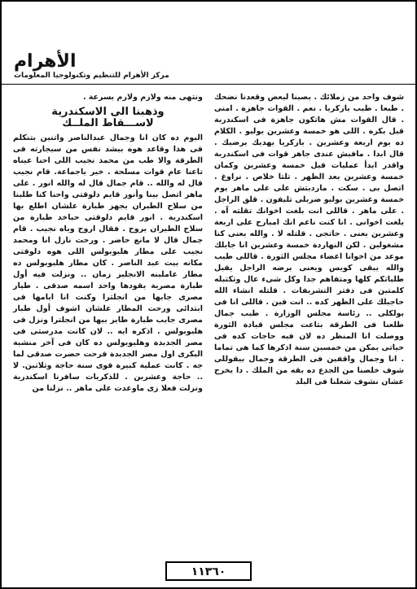الأهرام
مركز الأهرام للتنظيم وتكنولوجيا المعلومات
شوف واحد من زملائك . بصينا لبعض وقعدنا نضحك . طبعا . طيب يازكريا . نعم . القوات جاهزة . امنى . قال القوات مش هاتكون جاهزة فى اسكندرية قبل بكره . اللى هو خمسة وعشرين يوليو . الكلام ده يوم اربعة وعشرين . يازكريا يهديك يرضيك . قال ابدا . مافيش عندى جاهز قوات فى اسكندرية واقدر ابدأ عمليات قبل خمسة وعشرين وكمان خمسة وعشرين بعد الظهر . تلتا خلاص . نراوغ . اتصل بى . سكت . ماردبتش على على ماهر يوم خمسة وعشرين يوليو ضربلى تليفون . قلق الراجل . على ماهر . قاللى انت بلغت اخوانك تقلته آه . بلغت اخوانى . انا كنت ناعم انك امبارح على اربعة وعشرين يعنى . حاتجى . قلتله لا . والله يعنى كنا مشغولين . لكن النهاردة خمسة وعشرين انا جايلك موعد من اخوانا اعضاء مجلس الثورة . قاللى طيب والله يبقى كويس ويعنى برضه الراجل يقبل طلباتكم كلها ومتفاهم جدا وكل شىء عال وتكتبله كلمتين فى دفتر التشريفات . قلتله انشاء الله حاجيلك على الظهر كده .. انت فين . قاللى انا فى بولكلى .. رئاسة مجلس الوزارة . طيب جمال طلعنا فى الطرقة بتاعت مجلس قيادة الثورة ووصلت انا المنظر ده لان فيه حاجات كده فى حياتى يمكن من خمسين سنة اذكرها كما هى تماما . انا وجمال واقفين فى الطرقة وجمال بيقوللى شوف خلصنا من الجدع ده بقه من الملك . دا يخرج عشان نشوف شغلنا فى البلد
ونتهى منه ولازم ولازم بسرعة .
وذهبنا الى الاسكندرية
لاســـقاط الملــك
اليوم ده كان انا وجمال عبدالناصر واتنين بتنكلم فى هذا وقاعد هوه بيشد نفس من سيجارته فى الطرقة والا طب من محمد نجيب اللى احنا عيناه تاعنا عام قوات مسلحة . خير ياجماعة. قام نجيب قال له والله .. قام جمال قال له والله انور . على ماهر اتصل بينا وأنور قايم دلوقتى واحنا كنا طلبنا من سلاح الطيران يجهز طيارة علشان اطلع بها اسكندرية . انور قايم دلوقتى حياخد طيارة من سلاح الطيران يروح . فقال اروح وياه نجيب . قام جمال قال لا مانع حاضر . ورحت نازل انا ومحمد نجيب على مطار هليوبولس اللى هوه دلوقتى مكانه بيت عبد الناصر . كان مطار هليوبولس ده مطار عاملينه الانجليز زمان .. ونزلت فيه أول طيارة مصرية يقودها واحد اسمه صدقى . طيار مصرى جابها من انجلترا وكنت انا ايامها فى ابتدائى ورحت المطار علشان اشوف أول طيار مصرى جايب طيارة طاير بيها من انجلترا ونزل فى هليوبولس . اذكره ايه .. لان كانت مدرستى فى مصر الجديدة وهليوبولس ده كان فى آخر منشية البكرى اول مصر الجديدة فرحت حضرت صدقى لما جه . كانت عملية كبيرة قوى سنة حاجة وتلاتين. لا .. حاجة وعشرين . للذكريات سافرنا اسكندرية ونزلت فعلا زى ماوعدت على ماهر .. نزلنا من
١١٣٦٠